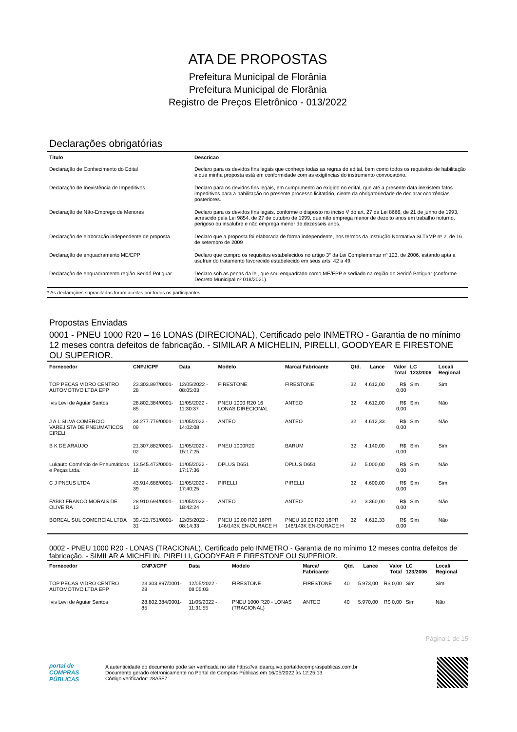ATA DE PROPOSTAS
Prefeitura Municipal de Florânia
Prefeitura Municipal de Florânia
Registro de Preços Eletrônico - 013/2022
Declarações obrigatórias
| Titulo | Descricao |
| --- | --- |
| Declaração de Conhecimento do Edital | Declaro para os devidos fins legais que conheço todas as regras do edital, bem como todos os requisitos de habilitação e que minha proposta está em conformidade com as exigências do instrumento convocatório. |
| Declaração de Inexistência de Impeditivos | Declaro para os devidos fins legais, em cumprimento ao exigido no edital, que até a presente data inexistem fatos impeditivos para a habilitação no presente processo licitatório, ciente da obrigatoriedade de declarar ocorrências posteriores. |
| Declaração de Não-Emprego de Menores | Declaro para os devidos fins legais, conforme o disposto no inciso V do art. 27 da Lei 8666, de 21 de junho de 1993, acrescido pela Lei 9854, de 27 de outubro de 1999, que não emprega menor de dezoito anos em trabalho noturno, perigoso ou insalubre e não emprega menor de dezesseis anos. |
| Declaração de elaboração independente de proposta | Declaro que a proposta foi elaborada de forma independente, nos termos da Instrução Normativa SLTI/MP nº 2, de 16 de setembro de 2009 |
| Declaração de enquadramento ME/EPP | Declaro que cumpro os requisitos estabelecidos no artigo 3° da Lei Complementar nº 123, de 2006, estando apta a usufruir do tratamento favorecido estabelecido em seus arts. 42 a 49. |
| Declaração de enquadramento região Seridó Potiguar | Declaro sob as penas da lei, que sou enquadrado como ME/EPP e sediado na região do Seridó Potiguar (conforme Decreto Municipal nº 018/2021). |
* As declarações supracitadas foram aceitas por todos os participantes.
Propostas Enviadas
0001 - PNEU 1000 R20 – 16 LONAS (DIRECIONAL), Certificado pelo INMETRO - Garantia de no mínimo 12 meses contra defeitos de fabricação. - SIMILAR A MICHELIN, PIRELLI, GOODYEAR E FIRESTONE OU SUPERIOR.
| Fornecedor | CNPJ/CPF | Data | Modelo | Marca/ Fabricante | Qtd. | Lance | Valor Total | LC 123/2006 | Local/ Regional |
| --- | --- | --- | --- | --- | --- | --- | --- | --- | --- |
| TOP PEÇAS VIDRO CENTRO AUTOMOTIVO LTDA EPP | 23.303.897/0001-28 | 12/05/2022 - 08:05:03 | FIRESTONE | FIRESTONE | 32 | 4.612,00 | R$ 0,00 | Sim | Sim |
| Ivis Levi de Aguiar Santos | 28.802.384/0001-85 | 11/05/2022 - 11:30:37 | PNEU 1000 R20 16 LONAS DIRECIONAL | ANTEO | 32 | 4.612,00 | R$ 0,00 | Sim | Não |
| J A L SILVA COMERCIO VAREJISTA DE PNEUMATICOS EIRELI | 34.277.779/0001-09 | 11/05/2022 - 14:02:08 | ANTEO | ANTEO | 32 | 4.612,33 | R$ 0,00 | Sim | Não |
| B K DE ARAUJO | 21.307.882/0001-02 | 11/05/2022 - 15:17:25 | PNEU 1000R20 | BARUM | 32 | 4.140,00 | R$ 0,00 | Sim | Sim |
| Lukauto Comércio de Pneumáticos e Peças Ltda. | 13.545.473/0001-16 | 11/05/2022 - 17:17:36 | DPLUS D651 | DPLUS D651 | 32 | 5.000,00 | R$ 0,00 | Sim | Não |
| C J PNEUS LTDA | 43.914.686/0001-39 | 11/05/2022 - 17:40:25 | PIRELLI | PIRELLI | 32 | 4.600,00 | R$ 0,00 | Sim | Sim |
| FABIO FRANCO MORAIS DE OLIVEIRA | 28.910.694/0001-13 | 11/05/2022 - 18:42:24 | ANTEO | ANTEO | 32 | 3.360,00 | R$ 0,00 | Sim | Não |
| BOREAL SUL COMERCIAL LTDA | 39.422.751/0001-31 | 12/05/2022 - 08:14:33 | PNEU 10.00 R20 16PR 146/143K EN-DURACE H | PNEU 10.00 R20 16PR 146/143K EN-DURACE H | 32 | 4.612,33 | R$ 0,00 | Sim | Não |
0002 - PNEU 1000 R20 - LONAS (TRACIONAL), Certificado pelo INMETRO - Garantia de no mínimo 12 meses contra defeitos de fabricação. - SIMILAR A MICHELIN, PIRELLI, GOODYEAR E FIRESTONE OU SUPERIOR.
| Fornecedor | CNPJ/CPF | Data | Modelo | Marca/ Fabricante | Qtd. | Lance | Valor Total | LC 123/2006 | Local/ Regional |
| --- | --- | --- | --- | --- | --- | --- | --- | --- | --- |
| TOP PEÇAS VIDRO CENTRO AUTOMOTIVO LTDA EPP | 23.303.897/0001-28 | 12/05/2022 - 08:05:03 | FIRESTONE | FIRESTONE | 40 | 5.973,00 | R$ 0,00 | Sim | Sim |
| Ivis Levi de Aguiar Santos | 28.802.384/0001-85 | 11/05/2022 - 11:31:55 | PNEU 1000 R20 - LONAS (TRACIONAL) | ANTEO | 40 | 5.970,00 | R$ 0,00 | Sim | Não |
Página 1 de 15
portal de
COMPRAS
PÚBLICAS
A autenticidade do documento pode ser verificada no site https://validaarquivo.portaldecompraspublicas.com.br
Documento gerado eletronicamente no Portal de Compras Públicas em 16/05/2022 às 12:25:13.
Código verificador: 28A5F7